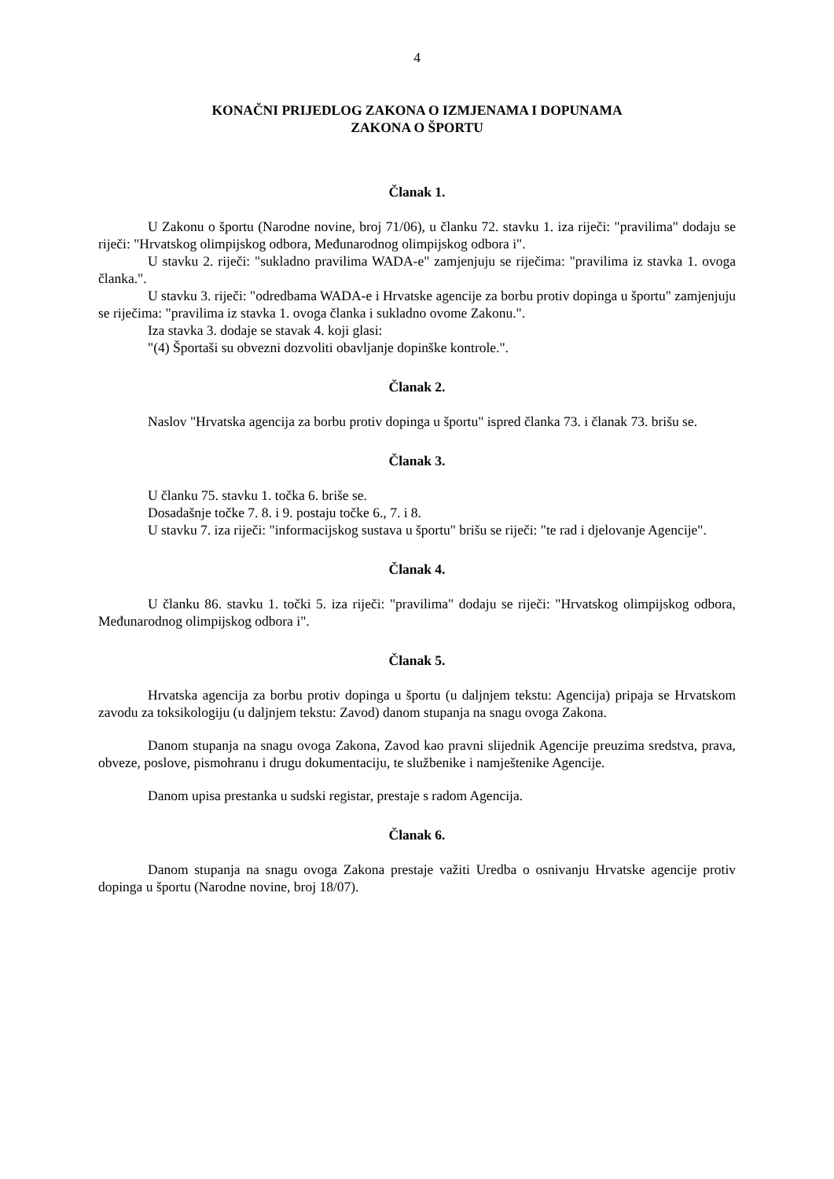4
KONAČNI PRIJEDLOG ZAKONA O IZMJENAMA I DOPUNAMA
ZAKONA O ŠPORTU
Članak 1.
U Zakonu o športu (Narodne novine, broj 71/06), u članku 72. stavku 1. iza riječi: "pravilima" dodaju se riječi: "Hrvatskog olimpijskog odbora, Međunarodnog olimpijskog odbora i".
U stavku 2. riječi: "sukladno pravilima WADA-e" zamjenjuju se riječima: "pravilima iz stavka 1. ovoga članka.".
U stavku 3. riječi: "odredbama WADA-e i Hrvatske agencije za borbu protiv dopinga u športu" zamjenjuju se riječima: "pravilima iz stavka 1. ovoga članka i sukladno ovome Zakonu.".
Iza stavka 3. dodaje se stavak 4. koji glasi:
"(4) Športaši su obvezni dozvoliti obavljanje dopinške kontrole.".
Članak 2.
Naslov "Hrvatska agencija za borbu protiv dopinga u športu" ispred članka 73. i članak 73. brišu se.
Članak 3.
U članku 75. stavku 1. točka 6. briše se.
Dosadašnje točke 7. 8. i 9. postaju točke 6., 7. i 8.
U stavku 7. iza riječi: "informacijskog sustava u športu" brišu se riječi: "te rad i djelovanje Agencije".
Članak 4.
U članku 86. stavku 1. točki 5. iza riječi: "pravilima" dodaju se riječi: "Hrvatskog olimpijskog odbora, Međunarodnog olimpijskog odbora i".
Članak 5.
Hrvatska agencija za borbu protiv dopinga u športu (u daljnjem tekstu: Agencija) pripaja se Hrvatskom zavodu za toksikologiju (u daljnjem tekstu: Zavod) danom stupanja na snagu ovoga Zakona.
Danom stupanja na snagu ovoga Zakona, Zavod kao pravni slijednik Agencije preuzima sredstva, prava, obveze, poslove, pismohranu i drugu dokumentaciju, te službenike i namještenike Agencije.
Danom upisa prestanka u sudski registar, prestaje s radom Agencija.
Članak 6.
Danom stupanja na snagu ovoga Zakona prestaje važiti Uredba o osnivanju Hrvatske agencije protiv dopinga u športu (Narodne novine, broj 18/07).